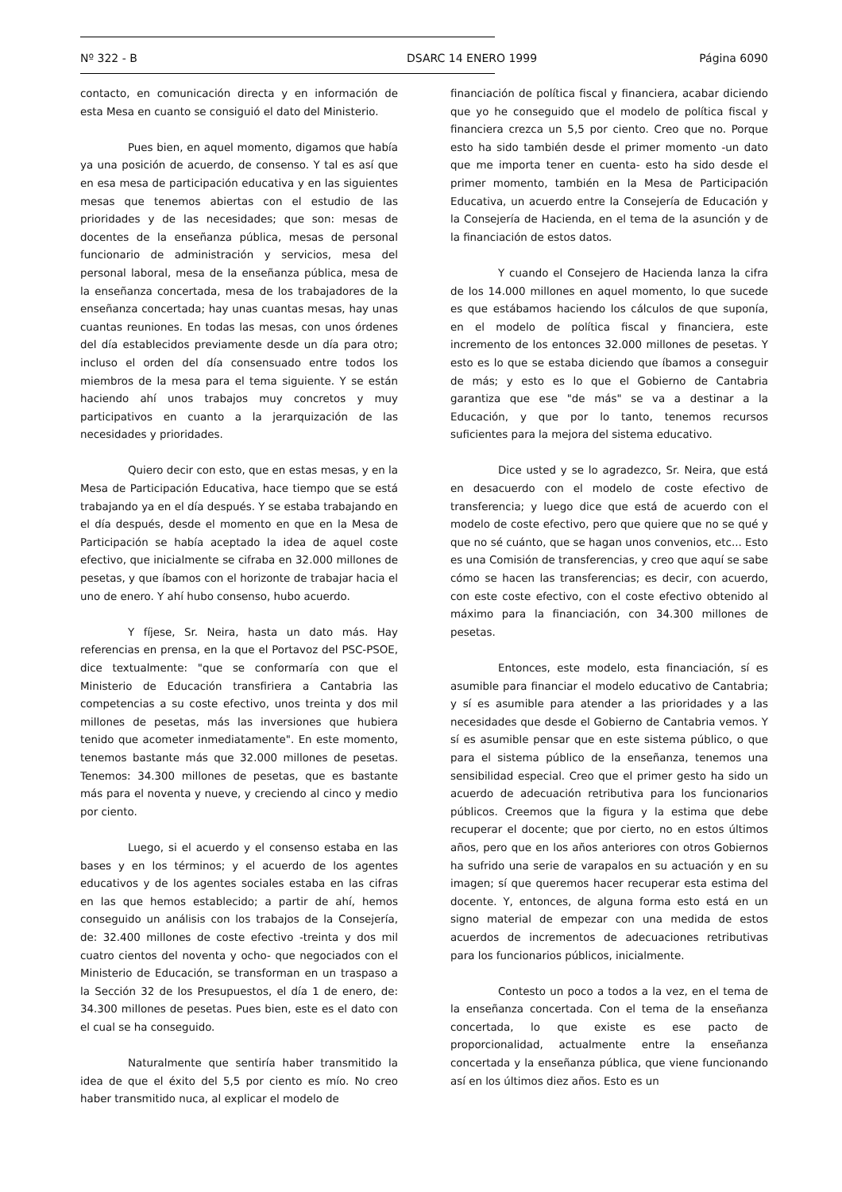Nº 322 - B DSARC 14 ENERO 1999 Página 6090
contacto, en comunicación directa y en información de esta Mesa en cuanto se consiguió el dato del Ministerio.
Pues bien, en aquel momento, digamos que había ya una posición de acuerdo, de consenso. Y tal es así que en esa mesa de participación educativa y en las siguientes mesas que tenemos abiertas con el estudio de las prioridades y de las necesidades; que son: mesas de docentes de la enseñanza pública, mesas de personal funcionario de administración y servicios, mesa del personal laboral, mesa de la enseñanza pública, mesa de la enseñanza concertada, mesa de los trabajadores de la enseñanza concertada; hay unas cuantas mesas, hay unas cuantas reuniones. En todas las mesas, con unos órdenes del día establecidos previamente desde un día para otro; incluso el orden del día consensuado entre todos los miembros de la mesa para el tema siguiente. Y se están haciendo ahí unos trabajos muy concretos y muy participativos en cuanto a la jerarquización de las necesidades y prioridades.
Quiero decir con esto, que en estas mesas, y en la Mesa de Participación Educativa, hace tiempo que se está trabajando ya en el día después. Y se estaba trabajando en el día después, desde el momento en que en la Mesa de Participación se había aceptado la idea de aquel coste efectivo, que inicialmente se cifraba en 32.000 millones de pesetas, y que íbamos con el horizonte de trabajar hacia el uno de enero. Y ahí hubo consenso, hubo acuerdo.
Y fíjese, Sr. Neira, hasta un dato más. Hay referencias en prensa, en la que el Portavoz del PSC-PSOE, dice textualmente: "que se conformaría con que el Ministerio de Educación transfiriera a Cantabria las competencias a su coste efectivo, unos treinta y dos mil millones de pesetas, más las inversiones que hubiera tenido que acometer inmediatamente". En este momento, tenemos bastante más que 32.000 millones de pesetas. Tenemos: 34.300 millones de pesetas, que es bastante más para el noventa y nueve, y creciendo al cinco y medio por ciento.
Luego, si el acuerdo y el consenso estaba en las bases y en los términos; y el acuerdo de los agentes educativos y de los agentes sociales estaba en las cifras en las que hemos establecido; a partir de ahí, hemos conseguido un análisis con los trabajos de la Consejería, de: 32.400 millones de coste efectivo -treinta y dos mil cuatro cientos del noventa y ocho- que negociados con el Ministerio de Educación, se transforman en un traspaso a la Sección 32 de los Presupuestos, el día 1 de enero, de: 34.300 millones de pesetas. Pues bien, este es el dato con el cual se ha conseguido.
Naturalmente que sentiría haber transmitido la idea de que el éxito del 5,5 por ciento es mío. No creo haber transmitido nuca, al explicar el modelo de
financiación de política fiscal y financiera, acabar diciendo que yo he conseguido que el modelo de política fiscal y financiera crezca un 5,5 por ciento. Creo que no. Porque esto ha sido también desde el primer momento -un dato que me importa tener en cuenta- esto ha sido desde el primer momento, también en la Mesa de Participación Educativa, un acuerdo entre la Consejería de Educación y la Consejería de Hacienda, en el tema de la asunción y de la financiación de estos datos.
Y cuando el Consejero de Hacienda lanza la cifra de los 14.000 millones en aquel momento, lo que sucede es que estábamos haciendo los cálculos de que suponía, en el modelo de política fiscal y financiera, este incremento de los entonces 32.000 millones de pesetas. Y esto es lo que se estaba diciendo que íbamos a conseguir de más; y esto es lo que el Gobierno de Cantabria garantiza que ese "de más" se va a destinar a la Educación, y que por lo tanto, tenemos recursos suficientes para la mejora del sistema educativo.
Dice usted y se lo agradezco, Sr. Neira, que está en desacuerdo con el modelo de coste efectivo de transferencia; y luego dice que está de acuerdo con el modelo de coste efectivo, pero que quiere que no se qué y que no sé cuánto, que se hagan unos convenios, etc... Esto es una Comisión de transferencias, y creo que aquí se sabe cómo se hacen las transferencias; es decir, con acuerdo, con este coste efectivo, con el coste efectivo obtenido al máximo para la financiación, con 34.300 millones de pesetas.
Entonces, este modelo, esta financiación, sí es asumible para financiar el modelo educativo de Cantabria; y sí es asumible para atender a las prioridades y a las necesidades que desde el Gobierno de Cantabria vemos. Y sí es asumible pensar que en este sistema público, o que para el sistema público de la enseñanza, tenemos una sensibilidad especial. Creo que el primer gesto ha sido un acuerdo de adecuación retributiva para los funcionarios públicos. Creemos que la figura y la estima que debe recuperar el docente; que por cierto, no en estos últimos años, pero que en los años anteriores con otros Gobiernos ha sufrido una serie de varapalos en su actuación y en su imagen; sí que queremos hacer recuperar esta estima del docente. Y, entonces, de alguna forma esto está en un signo material de empezar con una medida de estos acuerdos de incrementos de adecuaciones retributivas para los funcionarios públicos, inicialmente.
Contesto un poco a todos a la vez, en el tema de la enseñanza concertada. Con el tema de la enseñanza concertada, lo que existe es ese pacto de proporcionalidad, actualmente entre la enseñanza concertada y la enseñanza pública, que viene funcionando así en los últimos diez años. Esto es un